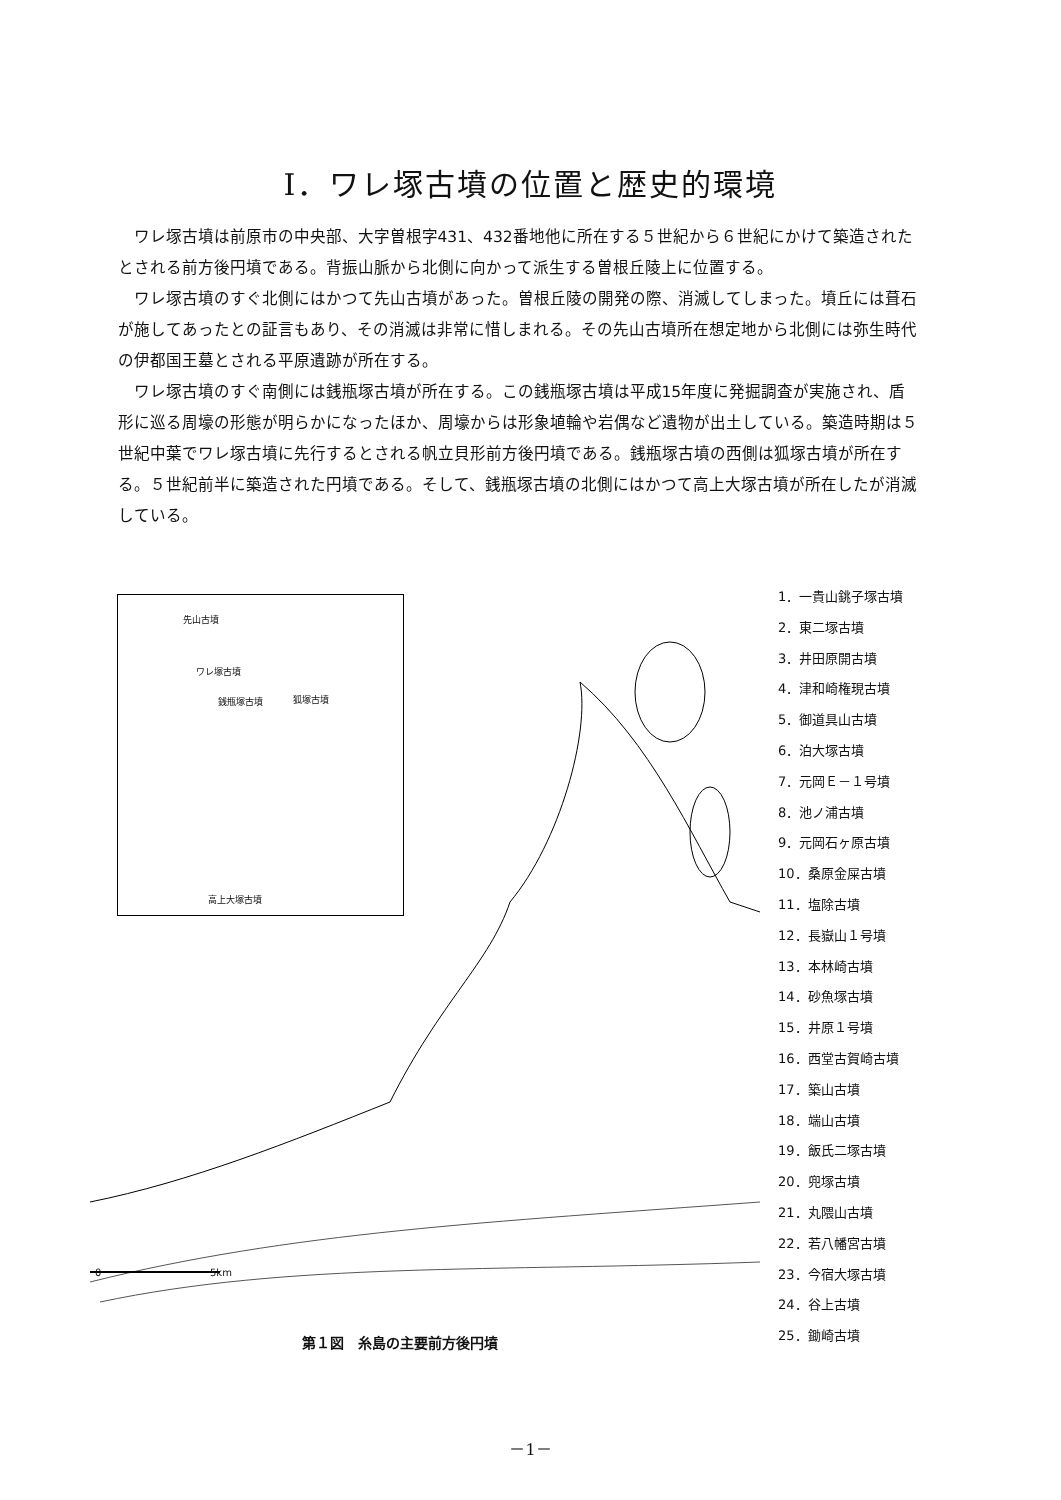Ⅰ．ワレ塚古墳の位置と歴史的環境
ワレ塚古墳は前原市の中央部、大字曽根字431、432番地他に所在する５世紀から６世紀にかけて築造されたとされる前方後円墳である。背振山脈から北側に向かって派生する曽根丘陵上に位置する。
ワレ塚古墳のすぐ北側にはかつて先山古墳があった。曽根丘陵の開発の際、消滅してしまった。墳丘には葺石が施してあったとの証言もあり、その消滅は非常に惜しまれる。その先山古墳所在想定地から北側には弥生時代の伊都国王墓とされる平原遺跡が所在する。
ワレ塚古墳のすぐ南側には銭瓶塚古墳が所在する。この銭瓶塚古墳は平成15年度に発掘調査が実施され、盾形に巡る周壕の形態が明らかになったほか、周壕からは形象埴輪や岩偶など遺物が出土している。築造時期は５世紀中葉でワレ塚古墳に先行するとされる帆立貝形前方後円墳である。銭瓶塚古墳の西側は狐塚古墳が所在する。５世紀前半に築造された円墳である。そして、銭瓶塚古墳の北側にはかつて高上大塚古墳が所在したが消滅している。
先山古墳
ワレ塚古墳
銭瓶塚古墳 狐塚古墳
高上大塚古墳
0 5km
1．一貴山銚子塚古墳
2．東二塚古墳
3．井田原開古墳
4．津和崎権現古墳
5．御道具山古墳
6．泊大塚古墳
7．元岡Ｅ－１号墳
8．池ノ浦古墳
9．元岡石ヶ原古墳
10．桑原金屎古墳
11．塩除古墳
12．長嶽山１号墳
13．本林崎古墳
14．砂魚塚古墳
15．井原１号墳
16．西堂古賀崎古墳
17．築山古墳
18．端山古墳
19．飯氏二塚古墳
20．兜塚古墳
21．丸隈山古墳
22．若八幡宮古墳
23．今宿大塚古墳
24．谷上古墳
25．鋤崎古墳
第１図　糸島の主要前方後円墳
－1－